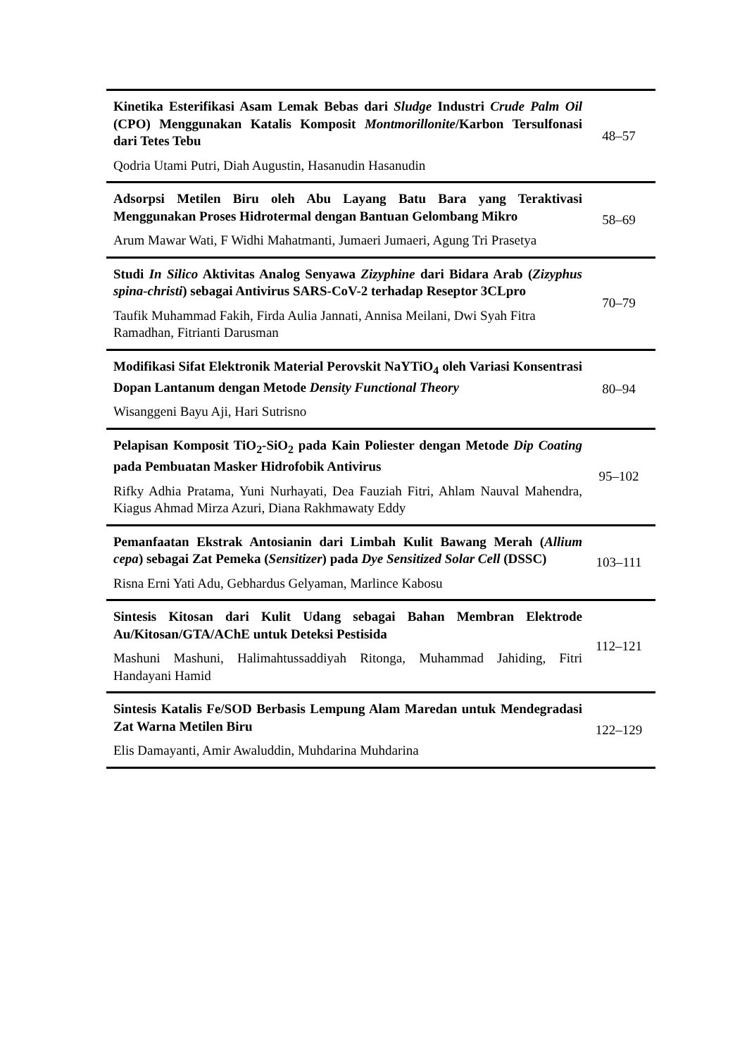| Kinetika Esterifikasi Asam Lemak Bebas dari Sludge Industri Crude Palm Oil (CPO) Menggunakan Katalis Komposit Montmorillonite /Karbon Tersulfonasi dari Tetes Tebu Qodria Utami Putri, Diah Augustin, Hasanudin Hasanudin | 48–57 |
| Adsorpsi Metilen Biru oleh Abu Layang Batu Bara yang Teraktivasi Menggunakan Proses Hidrotermal dengan Bantuan Gelombang Mikro Arum Mawar Wati, F Widhi Mahatmanti, Jumaeri Jumaeri, Agung Tri Prasetya | 58–69 |
| Studi In Silico Aktivitas Analog Senyawa Zizyphine dari Bidara Arab ( Zizyphus spina-christi ) sebagai Antivirus SARS-CoV-2 terhadap Reseptor 3CLpro Taufik Muhammad Fakih, Firda Aulia Jannati, Annisa Meilani, Dwi Syah Fitra Ramadhan, Fitrianti Darusman | 70–79 |
| Modifikasi Sifat Elektronik Material Perovskit NaYTiO<sub>4</sub> oleh Variasi Konsentrasi Dopan Lantanum dengan Metode Density Functional Theory Wisanggeni Bayu Aji, Hari Sutrisno | 80–94 |
| Pelapisan Komposit TiO<sub>2</sub>-SiO<sub>2</sub> pada Kain Poliester dengan Metode Dip Coating pada Pembuatan Masker Hidrofobik Antivirus Rifky Adhia Pratama, Yuni Nurhayati, Dea Fauziah Fitri, Ahlam Nauval Mahendra, Kiagus Ahmad Mirza Azuri, Diana Rakhmawaty Eddy | 95–102 |
| Pemanfaatan Ekstrak Antosianin dari Limbah Kulit Bawang Merah ( Allium cepa ) sebagai Zat Pemeka ( Sensitizer ) pada Dye Sensitized Solar Cell (DSSC) Risna Erni Yati Adu, Gebhardus Gelyaman, Marlince Kabosu | 103–111 |
| Sintesis Kitosan dari Kulit Udang sebagai Bahan Membran Elektrode Au/Kitosan/GTA/AChE untuk Deteksi Pestisida Mashuni Mashuni, Halimahtussaddiyah Ritonga, Muhammad Jahiding, Fitri Handayani Hamid | 112–121 |
| Sintesis Katalis Fe/SOD Berbasis Lempung Alam Maredan untuk Mendegradasi Zat Warna Metilen Biru Elis Damayanti, Amir Awaluddin, Muhdarina Muhdarina | 122–129 |